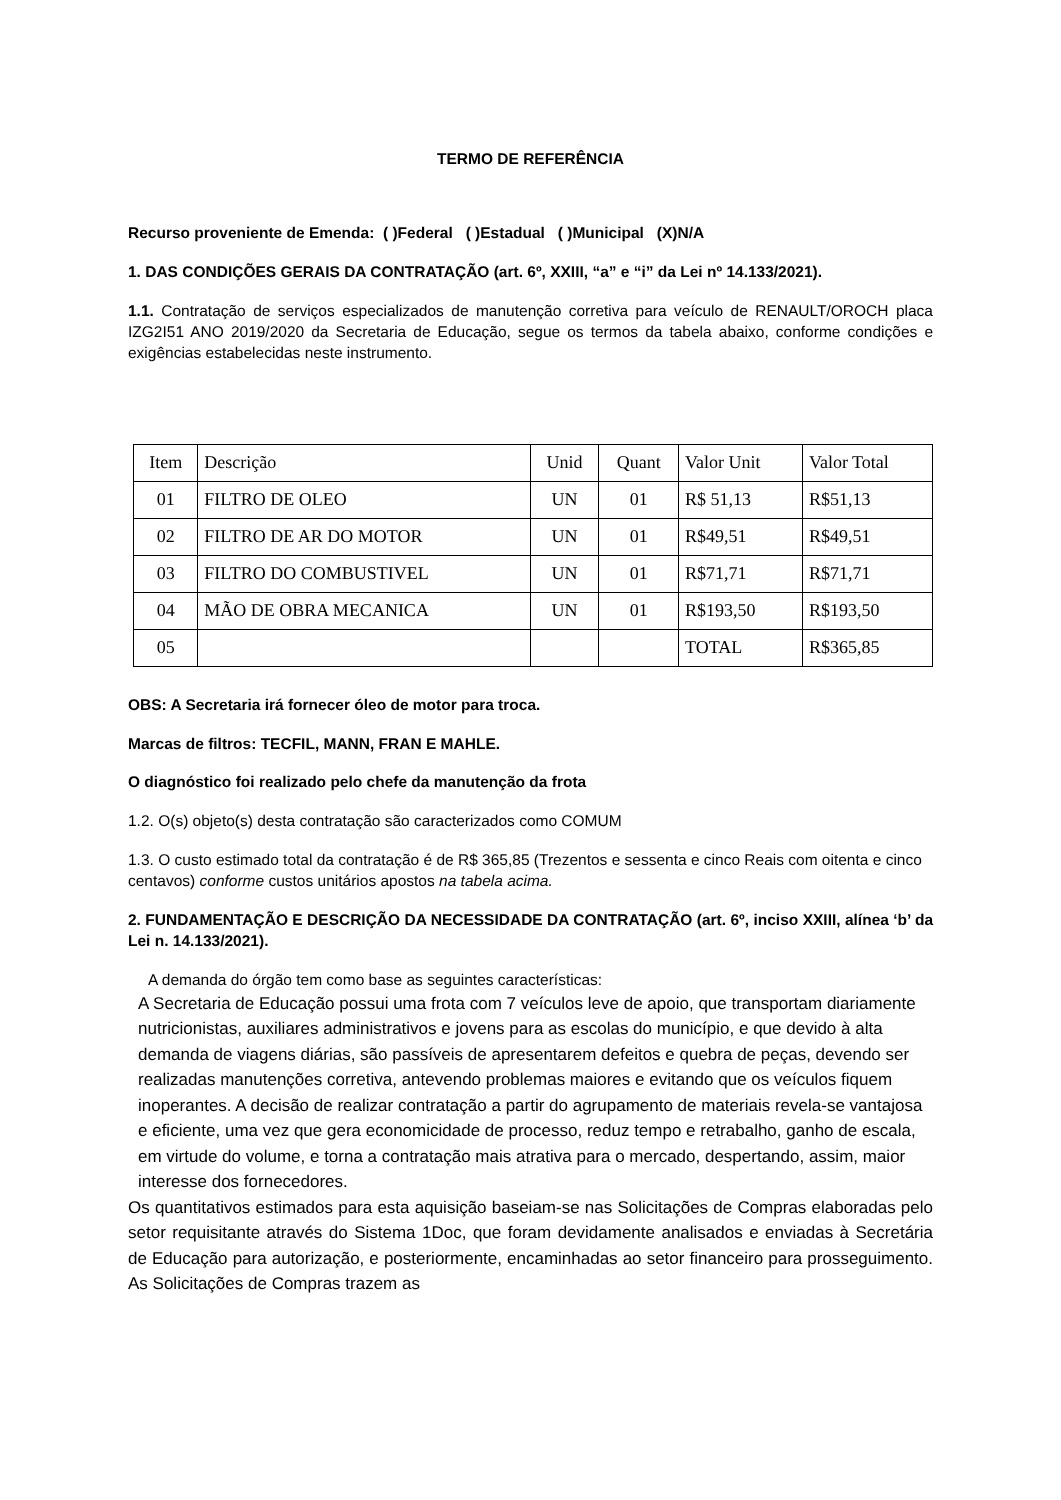TERMO DE REFERÊNCIA
Recurso proveniente de Emenda: ( )Federal ( )Estadual ( )Municipal (X)N/A
1. DAS CONDIÇÕES GERAIS DA CONTRATAÇÃO (art. 6º, XXIII, “a” e “i” da Lei nº 14.133/2021).
1.1. Contratação de serviços especializados de manutenção corretiva para veículo de RENAULT/OROCH placa IZG2I51 ANO 2019/2020 da Secretaria de Educação, segue os termos da tabela abaixo, conforme condições e exigências estabelecidas neste instrumento.
| Item | Descrição | Unid | Quant | Valor Unit | Valor Total |
| 01 | FILTRO DE OLEO | UN | 01 | R$ 51,13 | R$51,13 |
| 02 | FILTRO DE AR DO MOTOR | UN | 01 | R$49,51 | R$49,51 |
| 03 | FILTRO DO COMBUSTIVEL | UN | 01 | R$71,71 | R$71,71 |
| 04 | MÃO DE OBRA MECANICA | UN | 01 | R$193,50 | R$193,50 |
| 05 | | | | TOTAL | R$365,85 |
OBS: A Secretaria irá fornecer óleo de motor para troca.
Marcas de filtros: TECFIL, MANN, FRAN E MAHLE.
O diagnóstico foi realizado pelo chefe da manutenção da frota
1.2. O(s) objeto(s) desta contratação são caracterizados como COMUM
1.3. O custo estimado total da contratação é de R$ 365,85 (Trezentos e sessenta e cinco Reais com oitenta e cinco centavos) conforme custos unitários apostos na tabela acima.
2. FUNDAMENTAÇÃO E DESCRIÇÃO DA NECESSIDADE DA CONTRATAÇÃO (art. 6º, inciso XXIII, alínea ‘b’ da Lei n. 14.133/2021).
A demanda do órgão tem como base as seguintes características:
A Secretaria de Educação possui uma frota com 7 veículos leve de apoio, que transportam diariamente nutricionistas, auxiliares administrativos e jovens para as escolas do município, e que devido à alta demanda de viagens diárias, são passíveis de apresentarem defeitos e quebra de peças, devendo ser realizadas manutenções corretiva, antevendo problemas maiores e evitando que os veículos fiquem inoperantes. A decisão de realizar contratação a partir do agrupamento de materiais revela-se vantajosa e eficiente, uma vez que gera economicidade de processo, reduz tempo e retrabalho, ganho de escala, em virtude do volume, e torna a contratação mais atrativa para o mercado, despertando, assim, maior interesse dos fornecedores.
Os quantitativos estimados para esta aquisição baseiam-se nas Solicitações de Compras elaboradas pelo setor requisitante através do Sistema 1Doc, que foram devidamente analisados e enviadas à Secretária de Educação para autorização, e posteriormente, encaminhadas ao setor financeiro para prosseguimento. As Solicitações de Compras trazem as